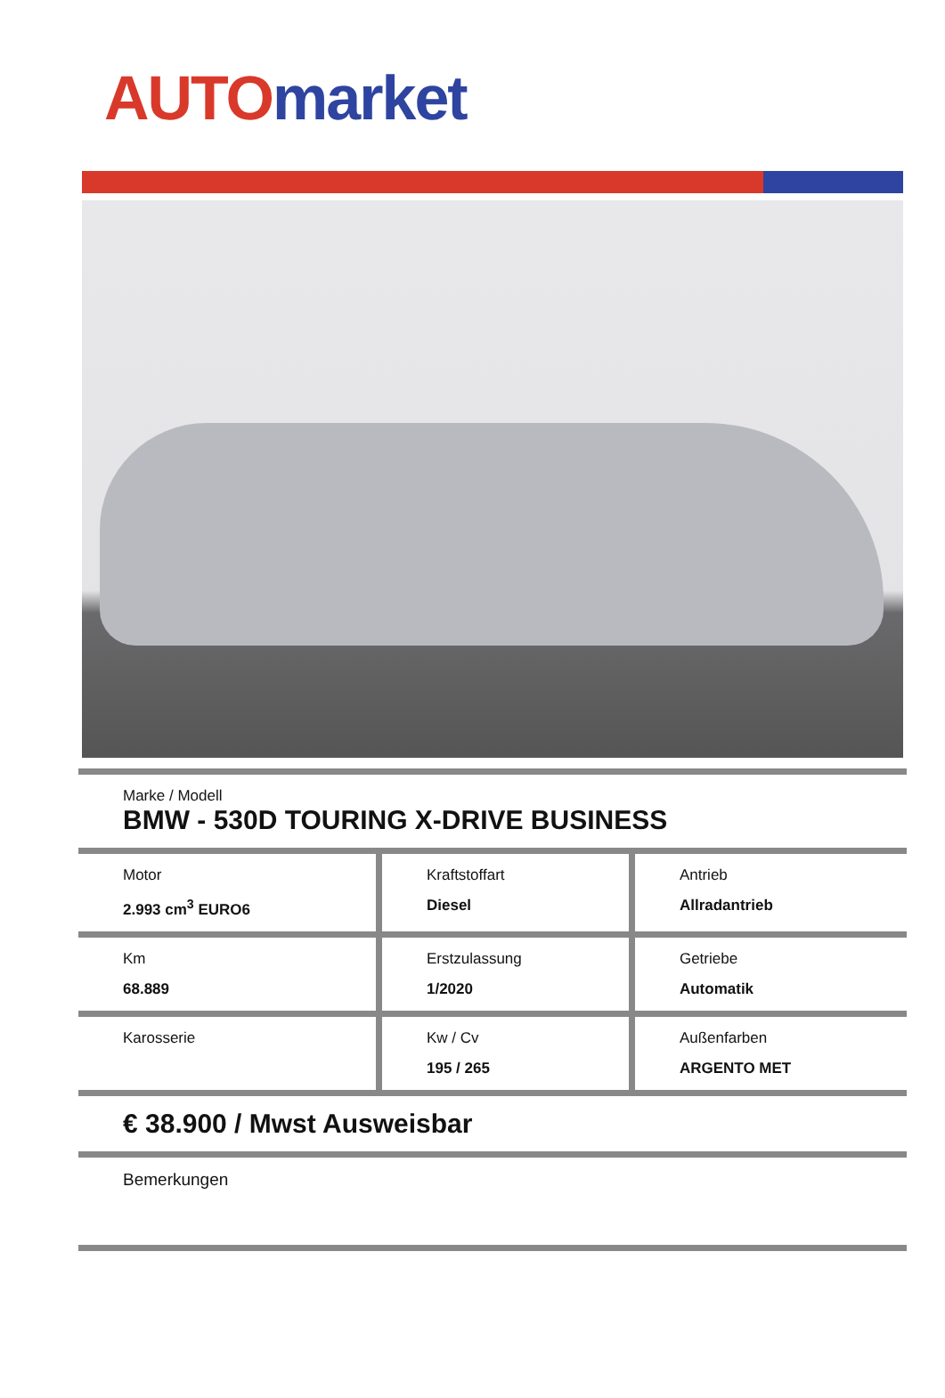AUTO market
| Marke / Modell BMW - 530D TOURING X-DRIVE BUSINESS | | |
| Motor 2.993 cm<sup>3</sup> EURO6 | Kraftstoffart Diesel | Antrieb Allradantrieb |
| Km 68.889 | Erstzulassung 1/2020 | Getriebe Automatik |
| Karosserie | Kw / Cv 195 / 265 | Außenfarben ARGENTO MET |
| € 38.900 / Mwst Ausweisbar | | |
| Bemerkungen | | |